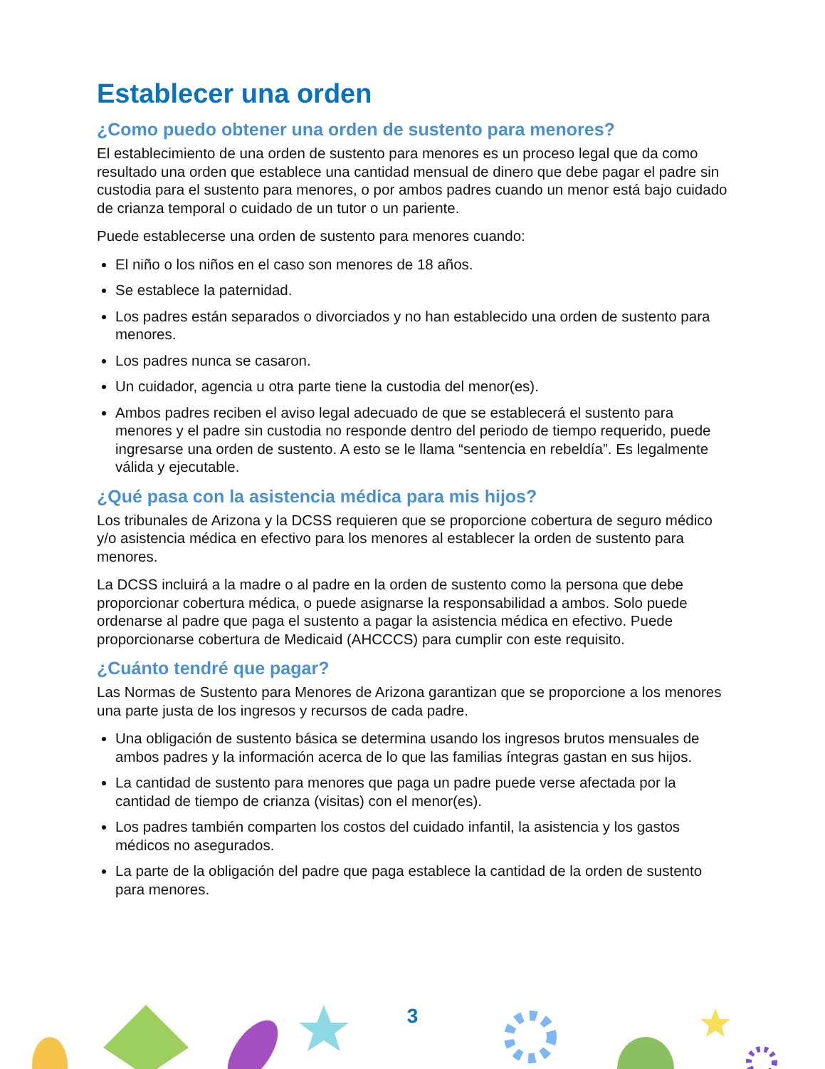Establecer una orden
¿Como puedo obtener una orden de sustento para menores?
El establecimiento de una orden de sustento para menores es un proceso legal que da como resultado una orden que establece una cantidad mensual de dinero que debe pagar el padre sin custodia para el sustento para menores, o por ambos padres cuando un menor está bajo cuidado de crianza temporal o cuidado de un tutor o un pariente.
Puede establecerse una orden de sustento para menores cuando:
El niño o los niños en el caso son menores de 18 años.
Se establece la paternidad.
Los padres están separados o divorciados y no han establecido una orden de sustento para menores.
Los padres nunca se casaron.
Un cuidador, agencia u otra parte tiene la custodia del menor(es).
Ambos padres reciben el aviso legal adecuado de que se establecerá el sustento para menores y el padre sin custodia no responde dentro del periodo de tiempo requerido, puede ingresarse una orden de sustento. A esto se le llama “sentencia en rebeldía”. Es legalmente válida y ejecutable.
¿Qué pasa con la asistencia médica para mis hijos?
Los tribunales de Arizona y la DCSS requieren que se proporcione cobertura de seguro médico y/o asistencia médica en efectivo para los menores al establecer la orden de sustento para menores.
La DCSS incluirá a la madre o al padre en la orden de sustento como la persona que debe proporcionar cobertura médica, o puede asignarse la responsabilidad a ambos. Solo puede ordenarse al padre que paga el sustento a pagar la asistencia médica en efectivo. Puede proporcionarse cobertura de Medicaid (AHCCCS) para cumplir con este requisito.
¿Cuánto tendré que pagar?
Las Normas de Sustento para Menores de Arizona garantizan que se proporcione a los menores una parte justa de los ingresos y recursos de cada padre.
Una obligación de sustento básica se determina usando los ingresos brutos mensuales de ambos padres y la información acerca de lo que las familias íntegras gastan en sus hijos.
La cantidad de sustento para menores que paga un padre puede verse afectada por la cantidad de tiempo de crianza (visitas) con el menor(es).
Los padres también comparten los costos del cuidado infantil, la asistencia y los gastos médicos no asegurados.
La parte de la obligación del padre que paga establece la cantidad de la orden de sustento para menores.
3